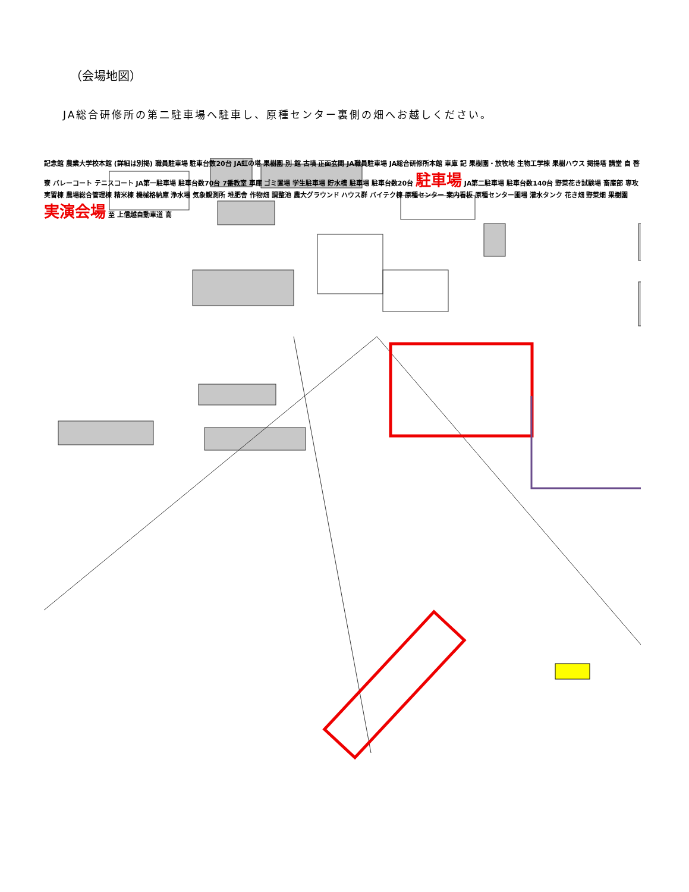（会場地図）
JA総合研修所の第二駐車場へ駐車し、原種センター裏側の畑へお越しください。
記念館 農業大学校本館 (詳細は別掲) 職員駐車場 駐車台数20台 JA虹の塔 果樹園 別 館 古墳 正面玄関 JA職員駐車場 JA総合研修所本館 車庫 記 果樹園・放牧地 生物工学棟 果樹ハウス 掲揚塔 講堂 自 啓 寮 バレーコート テニスコート JA第一駐車場 駐車台数70台 7番教室 車庫 ゴミ置場 学生駐車場 貯水槽 駐車場 駐車台数20台 駐車場 JA第二駐車場 駐車台数140台 野菜花き試験場 畜産部 専攻実習棟 農場総合管理棟 精米棟 機械格納庫 浄水場 気象観測所 堆肥舎 作物畑 調整池 農大グラウンド ハウス群 バイテク棟 原種センター 案内看板 原種センター圃場 灌水タンク 花き畑 野菜畑 果樹園 実演会場 至 上信越自動車道 高